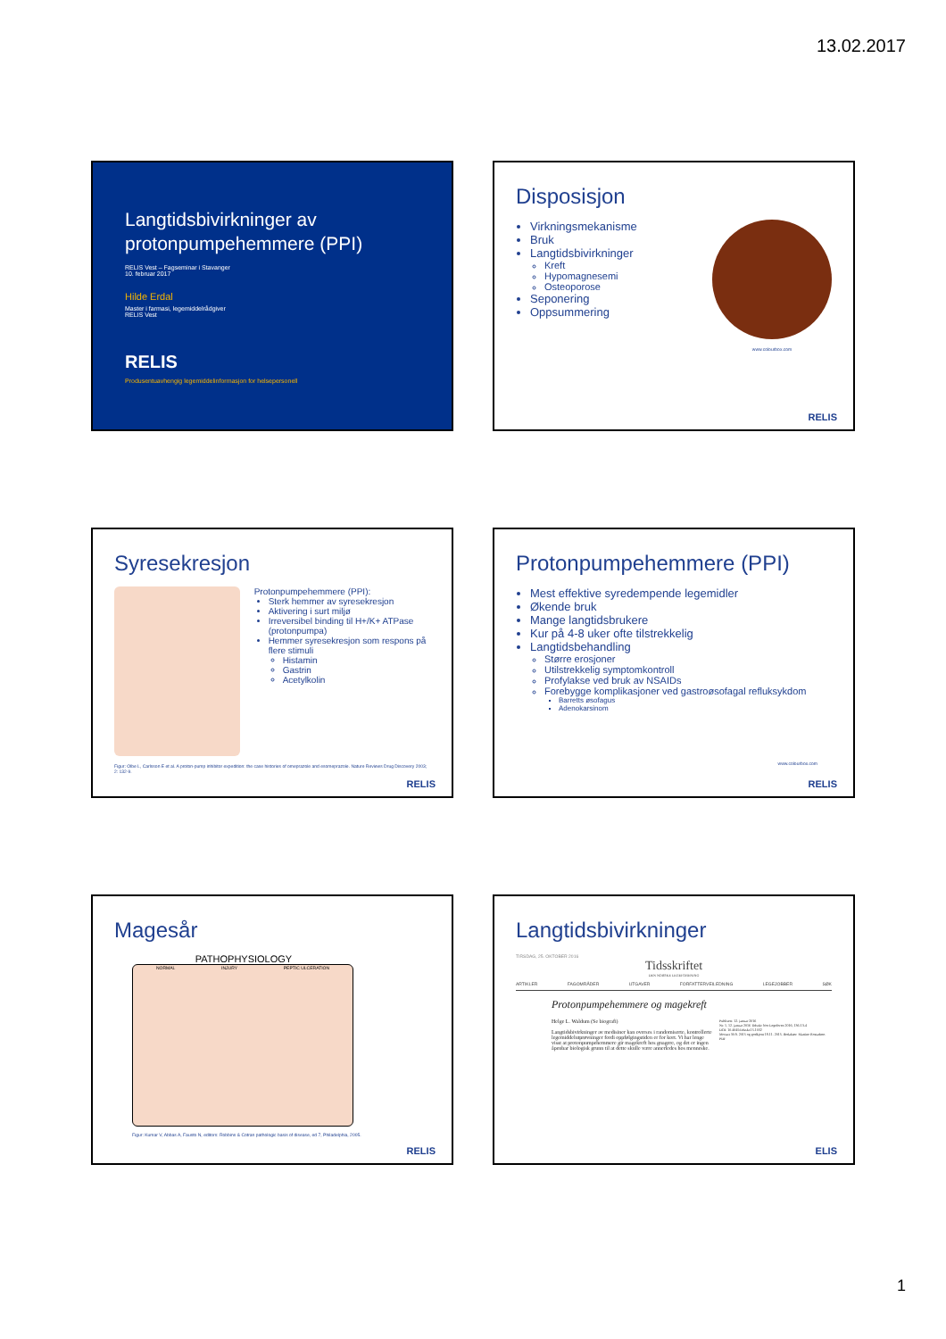13.02.2017
Langtidsbivirkninger av protonpumpehemmere (PPI)
RELIS Vest – Fagseminar i Stavanger
10. februar 2017
Hilde Erdal
Master i farmasi, legemiddelrådgiver
RELIS Vest
RELIS
Produsentuavhengig legemiddelinformasjon for helsepersonell
Disposisjon
Virkningsmekanisme
Bruk
Langtidsbivirkninger
Kreft
Hypomagnesemi
Osteoporose
Seponering
Oppsummering
www.colourbox.com
RELIS
Syresekresjon
Protonpumpehemmere (PPI):
Sterk hemmer av syresekresjon
Aktivering i surt miljø
Irreversibel binding til H+/K+ ATPase (protonpumpa)
Hemmer syresekresjon som respons på flere stimuli
Histamin
Gastrin
Acetylkolin
Figur: Olbe L, Carlsson E et al. A proton-pump inhibitor expedition: the case histories of omeprazole and esomeprazole. Nature Reviews Drug Discovery 2003; 2: 132-9.
RELIS
Protonpumpehemmere (PPI)
Mest effektive syredempende legemidler
Økende bruk
Mange langtidsbrukere
Kur på 4-8 uker ofte tilstrekkelig
Langtidsbehandling
Større erosjoner
Utilstrekkelig symptomkontroll
Profylakse ved bruk av NSAIDs
Forebygge komplikasjoner ved gastroøsofagal refluksykdom
Barretts øsofagus
Adenokarsinom
www.colourbox.com
RELIS
Magesår
PATHOPHYSIOLOGY
NORMAL INJURY PEPTIC ULCERATION
Figur: Kumar V, Abbas A, Fausto N, editors: Robbins & Cotran pathologic basis of disease, ed 7, Philadelphia, 2005.
RELIS
Langtidsbivirkninger
TIRSDAG, 25. OKTOBER 2016
Tidsskriftet
DEN NORSKE LEGEFORENING
ARTIKLER FAGOMRÅDER UTGAVER FORFATTERVEILEDNING LEGEJOBBER SØK
Protonpumpehemmere og magekreft
Helge L. Waldum (Se biografi)
Langtidsbivirkninger av medisiner kan overses i randomiserte, kontrollerte legemiddelutprøvninger fordi oppfølgingstiden er for kort. Vi har lenge visst at protonpumpehemmere gir magekreft hos gnagere, og det er ingen åpenbar biologisk grunn til at dette skulle være annerledes hos menneske.
Publisert: 12. januar 2016
Nr. 1, 12. januar 2016 Tidsskr Nor Legeforen 2016; 136:13-4
DOI: 10.4045/tidsskr.15.1032
Mottatt 30.9. 2015 og godkjent 18.11. 2015. Redaktør: Martine Rostadmo.
PDF
ELIS
1